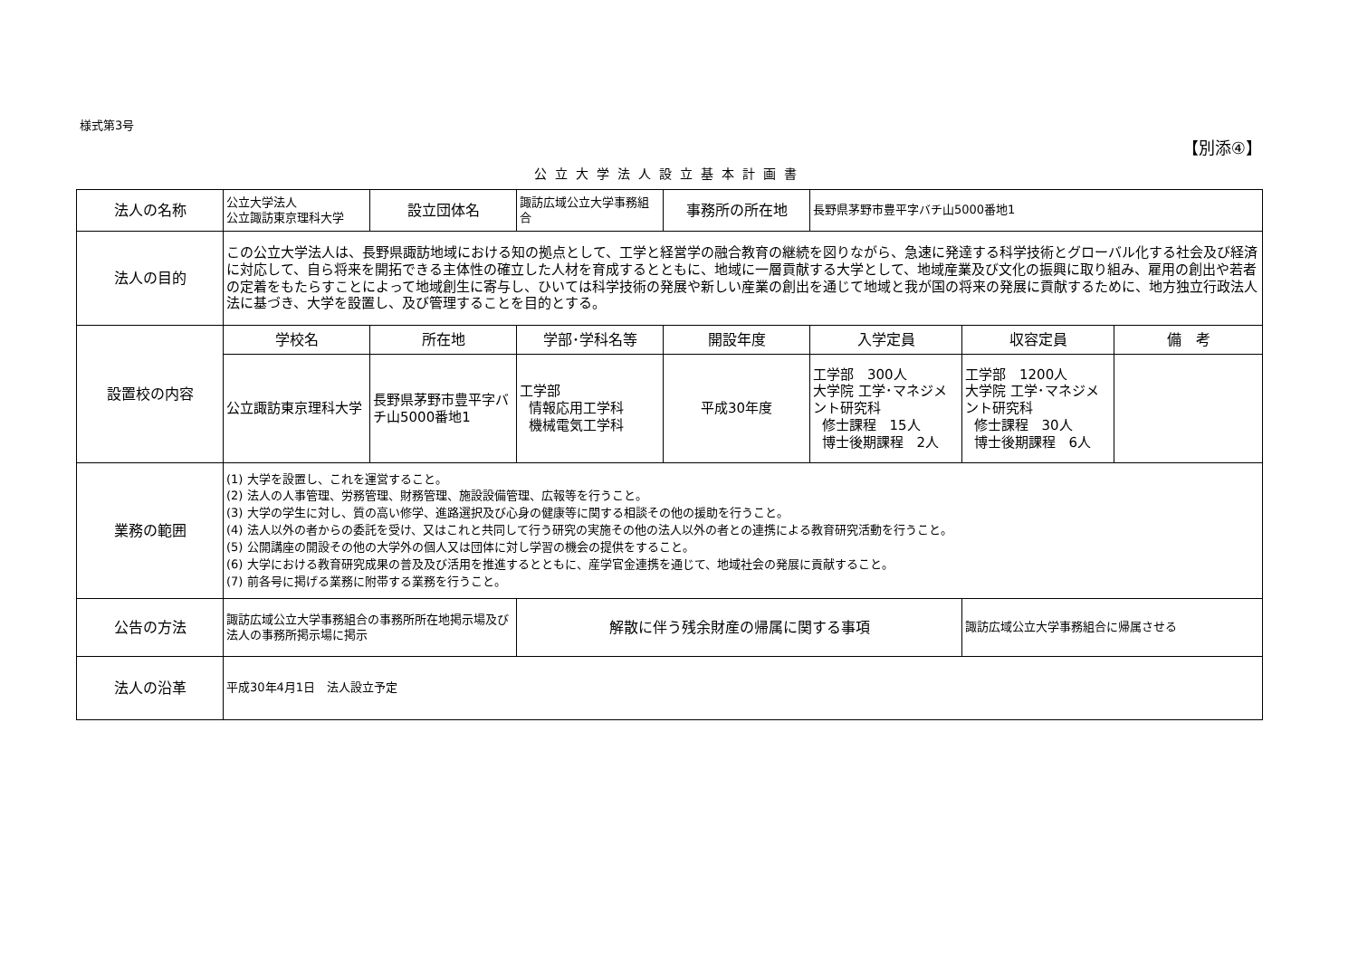様式第3号
【別添④】
公立大学法人設立基本計画書
| 法人の名称 | 公立大学法人 公立諏訪東京理科大学 | 設立団体名 | 諏訪広域公立大学事務組合 | 事務所の所在地 | 長野県茅野市豊平字バチ山5000番地1 | | |
| 法人の目的 | この公立大学法人は、長野県諏訪地域における知の拠点として、工学と経営学の融合教育の継続を図りながら、急速に発達する科学技術とグローバル化する社会及び経済に対応して、自ら将来を開拓できる主体性の確立した人材を育成するとともに、地域に一層貢献する大学として、地域産業及び文化の振興に取り組み、雇用の創出や若者の定着をもたらすことによって地域創生に寄与し、ひいては科学技術の発展や新しい産業の創出を通じて地域と我が国の将来の発展に貢献するために、地方独立行政法人法に基づき、大学を設置し、及び管理することを目的とする。 | | | | | | |
| 設置校の内容 | 学校名 | 所在地 | 学部･学科名等 | 開設年度 | 入学定員 | 収容定員 | 備 考 |
| | 公立諏訪東京理科大学 | 長野県茅野市豊平字バチ山5000番地1 | 工学部 情報応用工学科 機械電気工学科 | 平成30年度 | 工学部 300人 大学院 工学･マネジメント研究科 修士課程 15人 博士後期課程 2人 | 工学部 1200人 大学院 工学･マネジメント研究科 修士課程 30人 博士後期課程 6人 | |
| 業務の範囲 | (1) 大学を設置し、これを運営すること。 (2) 法人の人事管理、労務管理、財務管理、施設設備管理、広報等を行うこと。 (3) 大学の学生に対し、質の高い修学、進路選択及び心身の健康等に関する相談その他の援助を行うこと。 (4) 法人以外の者からの委託を受け、又はこれと共同して行う研究の実施その他の法人以外の者との連携による教育研究活動を行うこと。 (5) 公開講座の開設その他の大学外の個人又は団体に対し学習の機会の提供をすること。 (6) 大学における教育研究成果の普及及び活用を推進するとともに、産学官金連携を通じて、地域社会の発展に貢献すること。 (7) 前各号に掲げる業務に附帯する業務を行うこと。 | | | | | | |
| 公告の方法 | 諏訪広域公立大学事務組合の事務所所在地掲示場及び法人の事務所掲示場に掲示 | | 解散に伴う残余財産の帰属に関する事項 | | | 諏訪広域公立大学事務組合に帰属させる | |
| 法人の沿革 | 平成30年4月1日 法人設立予定 | | | | | | |